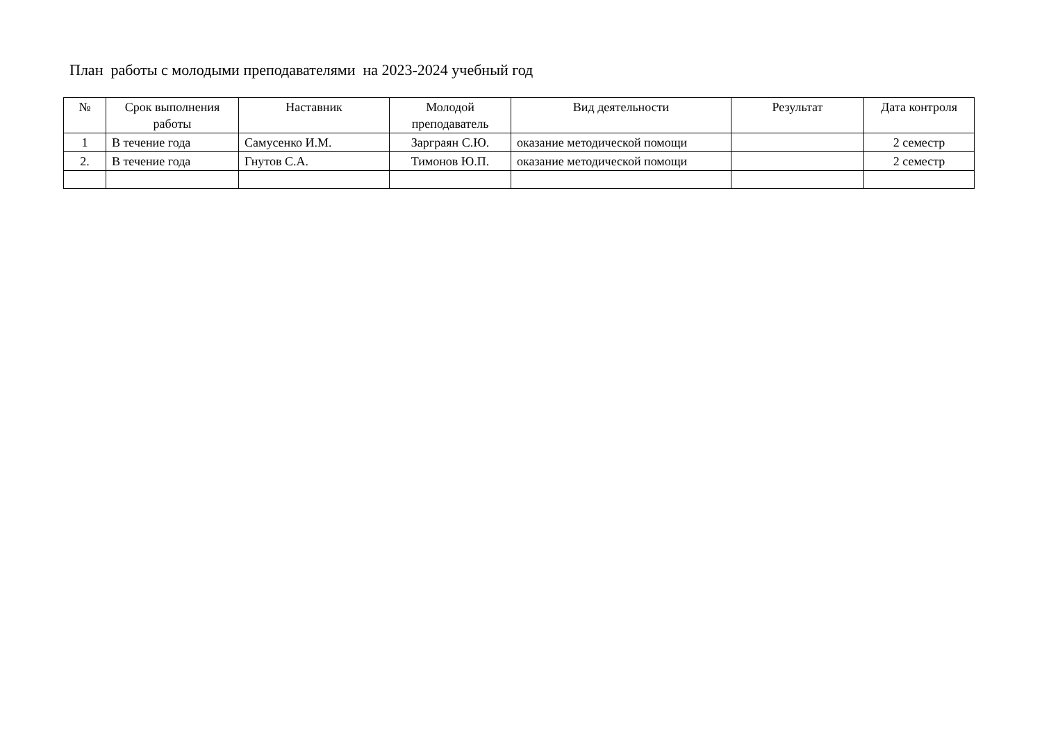План работы с молодыми преподавателями на 2023-2024 учебный год
| № | Срок выполнения работы | Наставник | Молодой преподаватель | Вид деятельности | Результат | Дата контроля |
| --- | --- | --- | --- | --- | --- | --- |
| 1 | В течение года | Самусенко И.М. | Зарграян С.Ю. | оказание методической помощи | | 2 семестр |
| 2. | В течение года | Гнутов С.А. | Тимонов Ю.П. | оказание методической помощи | | 2 семестр |